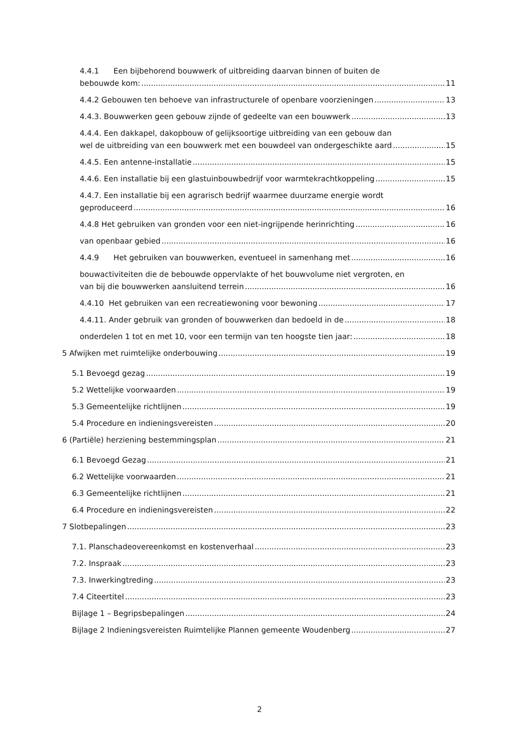4.4.1 Een bijbehorend bouwwerk of uitbreiding daarvan binnen of buiten de
bebouwde kom: 11
4.4.2 Gebouwen ten behoeve van infrastructurele of openbare voorzieningen 13
4.4.3. Bouwwerken geen gebouw zijnde of gedeelte van een bouwwerk 13
4.4.4. Een dakkapel, dakopbouw of gelijksoortige uitbreiding van een gebouw dan
wel de uitbreiding van een bouwwerk met een bouwdeel van ondergeschikte aard 15
4.4.5. Een antenne-installatie 15
4.4.6. Een installatie bij een glastuinbouwbedrijf voor warmtekrachtkoppeling 15
4.4.7. Een installatie bij een agrarisch bedrijf waarmee duurzame energie wordt
geproduceerd 16
4.4.8 Het gebruiken van gronden voor een niet-ingrijpende herinrichting 16
van openbaar gebied 16
4.4.9 Het gebruiken van bouwwerken, eventueel in samenhang met 16
bouwactiviteiten die de bebouwde oppervlakte of het bouwvolume niet vergroten, en
van bij die bouwwerken aansluitend terrein 16
4.4.10 Het gebruiken van een recreatiewoning voor bewoning 17
4.4.11. Ander gebruik van gronden of bouwwerken dan bedoeld in de 18
onderdelen 1 tot en met 10, voor een termijn van ten hoogste tien jaar: 18
5 Afwijken met ruimtelijke onderbouwing 19
5.1 Bevoegd gezag 19
5.2 Wettelijke voorwaarden 19
5.3 Gemeentelijke richtlijnen 19
5.4 Procedure en indieningsvereisten 20
6 (Partiële) herziening bestemmingsplan 21
6.1 Bevoegd Gezag 21
6.2 Wettelijke voorwaarden 21
6.3 Gemeentelijke richtlijnen 21
6.4 Procedure en indieningsvereisten 22
7 Slotbepalingen 23
7.1. Planschadeovereenkomst en kostenverhaal 23
7.2. Inspraak 23
7.3. Inwerkingtreding 23
7.4 Citeertitel 23
Bijlage 1 – Begripsbepalingen 24
Bijlage 2 Indieningsvereisten Ruimtelijke Plannen gemeente Woudenberg 27
2